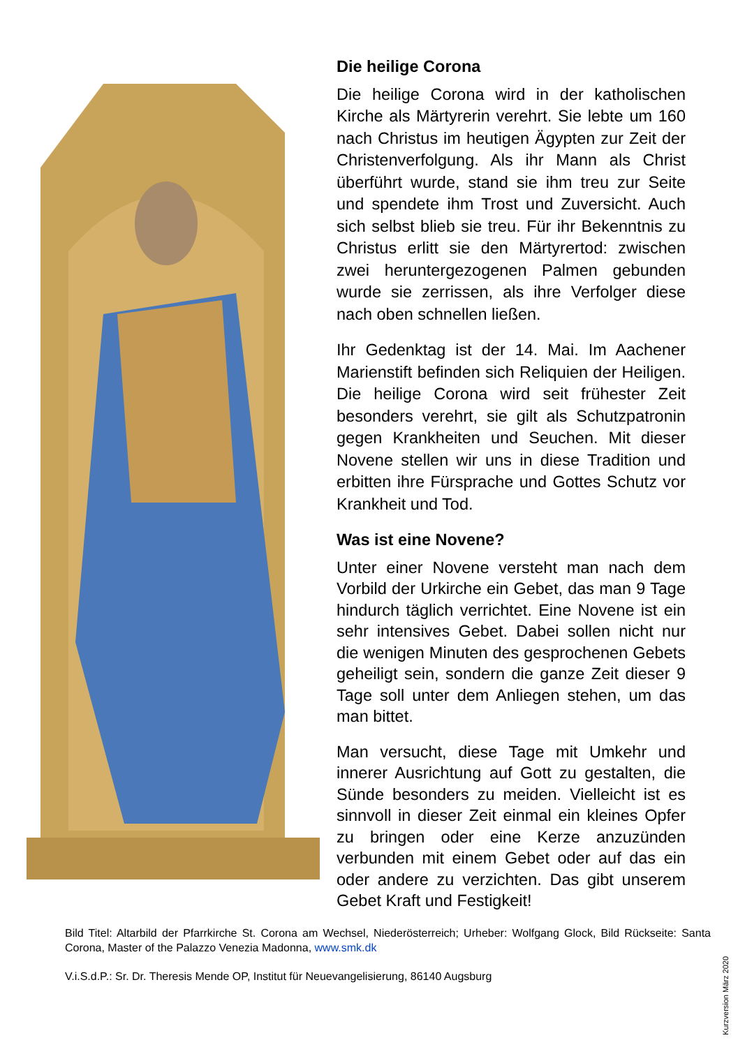Die heilige Corona
Die heilige Corona wird in der katholischen Kirche als Märtyrerin verehrt. Sie lebte um 160 nach Christus im heutigen Ägypten zur Zeit der Christenverfolgung. Als ihr Mann als Christ überführt wurde, stand sie ihm treu zur Seite und spendete ihm Trost und Zuversicht. Auch sich selbst blieb sie treu. Für ihr Bekenntnis zu Christus erlitt sie den Märtyrertod: zwischen zwei heruntergezo­genen Palmen gebunden wurde sie zerris­sen, als ihre Verfolger diese nach oben schnellen ließen.
Ihr Gedenktag ist der 14. Mai. Im Aachener Marienstift befinden sich Reliquien der Hei­ligen. Die heilige Corona wird seit frühester Zeit besonders verehrt, sie gilt als Schutz­patronin gegen Krankheiten und Seuchen. Mit dieser Novene stellen wir uns in diese Tradition und erbitten ihre Fürsprache und Gottes Schutz vor Krankheit und Tod.
Was ist eine Novene?
Unter einer Novene versteht man nach dem Vorbild der Urkirche ein Gebet, das man 9 Tage hindurch täglich verrichtet. Eine Nove­ne ist ein sehr intensives Gebet. Dabei sol­len nicht nur die wenigen Minuten des ge­sprochenen Gebets geheiligt sein, sondern die ganze Zeit dieser 9 Tage soll unter dem Anliegen stehen, um das man bittet.
Man versucht, diese Tage mit Umkehr und innerer Ausrichtung auf Gott zu gestalten, die Sünde besonders zu meiden. Vielleicht ist es sinnvoll in dieser Zeit einmal ein klei­nes Opfer zu bringen oder eine Kerze anzu­zünden verbunden mit einem Gebet oder auf das ein oder andere zu verzichten. Das gibt unserem Gebet Kraft und Festigkeit!
Bild Titel: Altarbild der Pfarrkirche St. Corona am Wechsel, Niederösterreich; Urheber: Wolfgang Glock, Bild Rückseite: Santa Corona, Master of the Palazzo Venezia Madonna, www.smk.dk
V.i.S.d.P.: Sr. Dr. Theresis Mende OP, Institut für Neuevangelisierung, 86140 Augsburg
Kurzversion März 2020